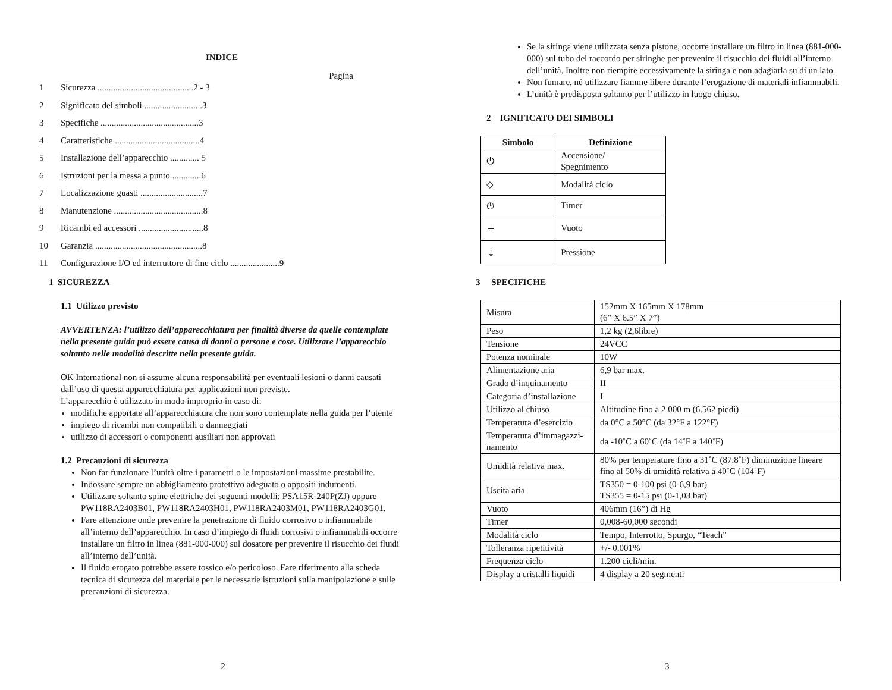INDICE
Pagina
1 Sicurezza ...........................................2 - 3
2 Significato dei simboli ..........................3
3 Specifiche ............................................3
4 Caratteristiche ......................................4
5 Installazione dell’apparecchio ............. 5
6 Istruzioni per la messa a punto .............6
7 Localizzazione guasti ............................7
8 Manutenzione ........................................8
9 Ricambi ed accessori .............................8
10 Garanzia ................................................8
11 Configurazione I/O ed interruttore di fine ciclo ......................9
1 SICUREZZA
1.1 Utilizzo previsto
AVVERTENZA: l’utilizzo dell’apparecchiatura per finalità diverse da quelle contemplate nella presente guida può essere causa di danni a persone e cose. Utilizzare l’apparecchio soltanto nelle modalità descritte nella presente guida.
OK International non si assume alcuna responsabilità per eventuali lesioni o danni causati dall’uso di questa apparecchiatura per applicazioni non previste.
L’apparecchio è utilizzato in modo improprio in caso di:
modifiche apportate all’apparecchiatura che non sono contemplate nella guida per l’utente
impiego di ricambi non compatibili o danneggiati
utilizzo di accessori o componenti ausiliari non approvati
1.2 Precauzioni di sicurezza
Non far funzionare l’unità oltre i parametri o le impostazioni massime prestabilite.
Indossare sempre un abbigliamento protettivo adeguato o appositi indumenti.
Utilizzare soltanto spine elettriche dei seguenti modelli: PSA15R-240P(ZJ) oppure PW118RA2403B01, PW118RA2403H01, PW118RA2403M01, PW118RA2403G01.
Fare attenzione onde prevenire la penetrazione di fluido corrosivo o infiammabile all’interno dell’apparecchio. In caso d’impiego di fluidi corrosivi o infiammabili occorre installare un filtro in linea (881-000-000) sul dosatore per prevenire il risucchio dei fluidi all’interno dell’unità.
Il fluido erogato potrebbe essere tossico e/o pericoloso. Fare riferimento alla scheda tecnica di sicurezza del materiale per le necessarie istruzioni sulla manipolazione e sulle precauzioni di sicurezza.
2
Se la siringa viene utilizzata senza pistone, occorre installare un filtro in linea (881-000-000) sul tubo del raccordo per siringhe per prevenire il risucchio dei fluidi all’interno dell’unità. Inoltre non riempire eccessivamente la siringa e non adagiarla su di un lato.
Non fumare, né utilizzare fiamme libere durante l’erogazione di materiali infiammabili.
L’unità è predisposta soltanto per l’utilizzo in luogo chiuso.
2 IGNIFICATO DEI SIMBOLI
| Simbolo | Definizione |
| --- | --- |
| ⏻ | Accensione/ Spegnimento |
| ◇ | Modalità ciclo |
| ◷ | Timer |
| ⏚ | Vuoto |
| ⏚ | Pressione |
3 SPECIFICHE
| Misura | 152mm X 165mm X 178mm (6” X 6.5” X 7”) |
| Peso | 1,2 kg (2,6libre) |
| Tensione | 24VCC |
| Potenza nominale | 10W |
| Alimentazione aria | 6,9 bar max. |
| Grado d’inquinamento | II |
| Categoria d’installazione | I |
| Utilizzo al chiuso | Altitudine fino a 2.000 m (6.562 piedi) |
| Temperatura d’esercizio | da 0°C a 50°C (da 32°F a 122°F) |
| Temperatura d’immagazzi-namento | da -10˚C a 60˚C (da 14˚F a 140˚F) |
| Umidità relativa max. | 80% per temperature fino a 31˚C (87.8˚F) diminuzione lineare fino al 50% di umidità relativa a 40˚C (104˚F) |
| Uscita aria | TS350 = 0-100 psi (0-6,9 bar) TS355 = 0-15 psi (0-1,03 bar) |
| Vuoto | 406mm (16”) di Hg |
| Timer | 0,008-60,000 secondi |
| Modalità ciclo | Tempo, Interrotto, Spurgo, “Teach” |
| Tolleranza ripetitività | +/- 0.001% |
| Frequenza ciclo | 1.200 cicli/min. |
| Display a cristalli liquidi | 4 display a 20 segmenti |
3